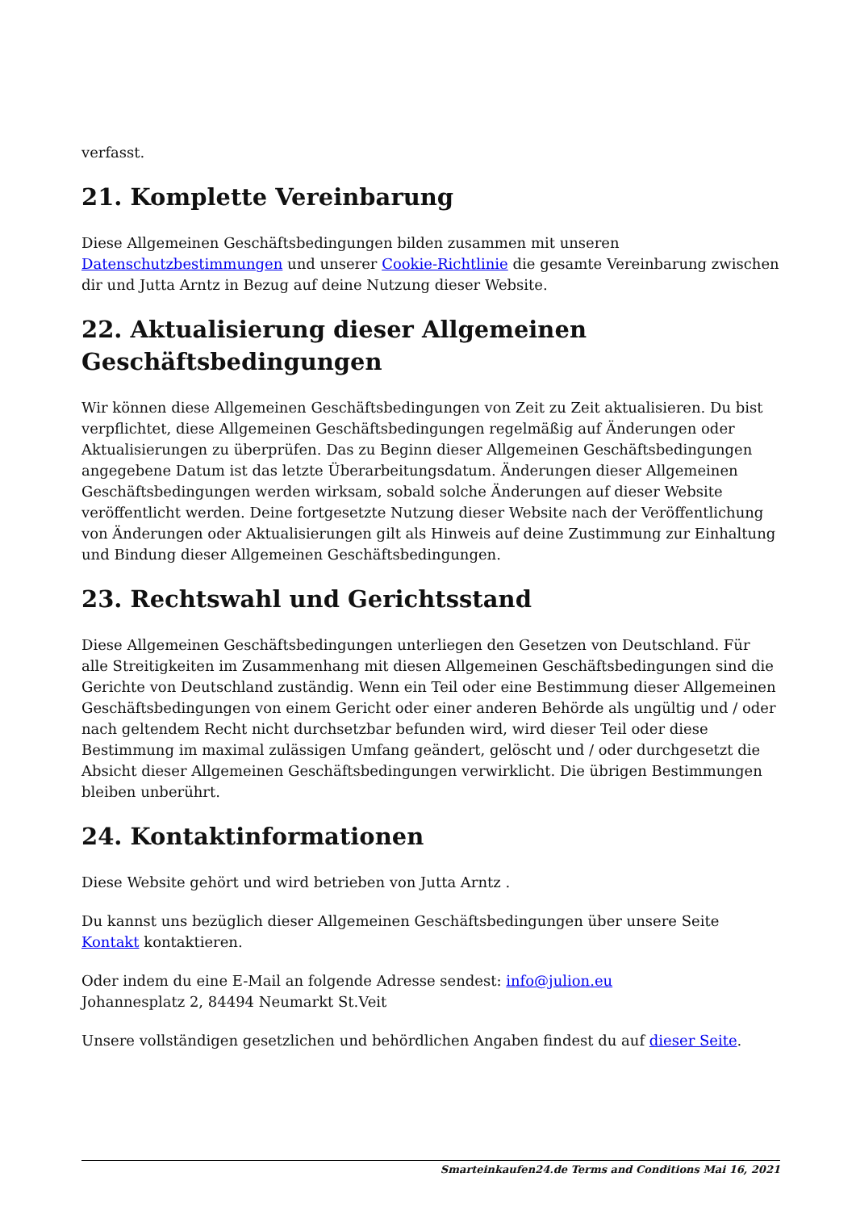verfasst.
21. Komplette Vereinbarung
Diese Allgemeinen Geschäftsbedingungen bilden zusammen mit unseren Datenschutzbestimmungen und unserer Cookie-Richtlinie die gesamte Vereinbarung zwischen dir und Jutta Arntz in Bezug auf deine Nutzung dieser Website.
22. Aktualisierung dieser Allgemeinen Geschäftsbedingungen
Wir können diese Allgemeinen Geschäftsbedingungen von Zeit zu Zeit aktualisieren. Du bist verpflichtet, diese Allgemeinen Geschäftsbedingungen regelmäßig auf Änderungen oder Aktualisierungen zu überprüfen. Das zu Beginn dieser Allgemeinen Geschäftsbedingungen angegebene Datum ist das letzte Überarbeitungsdatum. Änderungen dieser Allgemeinen Geschäftsbedingungen werden wirksam, sobald solche Änderungen auf dieser Website veröffentlicht werden. Deine fortgesetzte Nutzung dieser Website nach der Veröffentlichung von Änderungen oder Aktualisierungen gilt als Hinweis auf deine Zustimmung zur Einhaltung und Bindung dieser Allgemeinen Geschäftsbedingungen.
23. Rechtswahl und Gerichtsstand
Diese Allgemeinen Geschäftsbedingungen unterliegen den Gesetzen von Deutschland. Für alle Streitigkeiten im Zusammenhang mit diesen Allgemeinen Geschäftsbedingungen sind die Gerichte von Deutschland zuständig. Wenn ein Teil oder eine Bestimmung dieser Allgemeinen Geschäftsbedingungen von einem Gericht oder einer anderen Behörde als ungültig und / oder nach geltendem Recht nicht durchsetzbar befunden wird, wird dieser Teil oder diese Bestimmung im maximal zulässigen Umfang geändert, gelöscht und / oder durchgesetzt die Absicht dieser Allgemeinen Geschäftsbedingungen verwirklicht. Die übrigen Bestimmungen bleiben unberührt.
24. Kontaktinformationen
Diese Website gehört und wird betrieben von Jutta Arntz .
Du kannst uns bezüglich dieser Allgemeinen Geschäftsbedingungen über unsere Seite Kontakt kontaktieren.
Oder indem du eine E-Mail an folgende Adresse sendest: info@julion.eu
Johannesplatz 2, 84494 Neumarkt St.Veit
Unsere vollständigen gesetzlichen und behördlichen Angaben findest du auf dieser Seite.
Smarteinkaufen24.de Terms and Conditions Mai 16, 2021